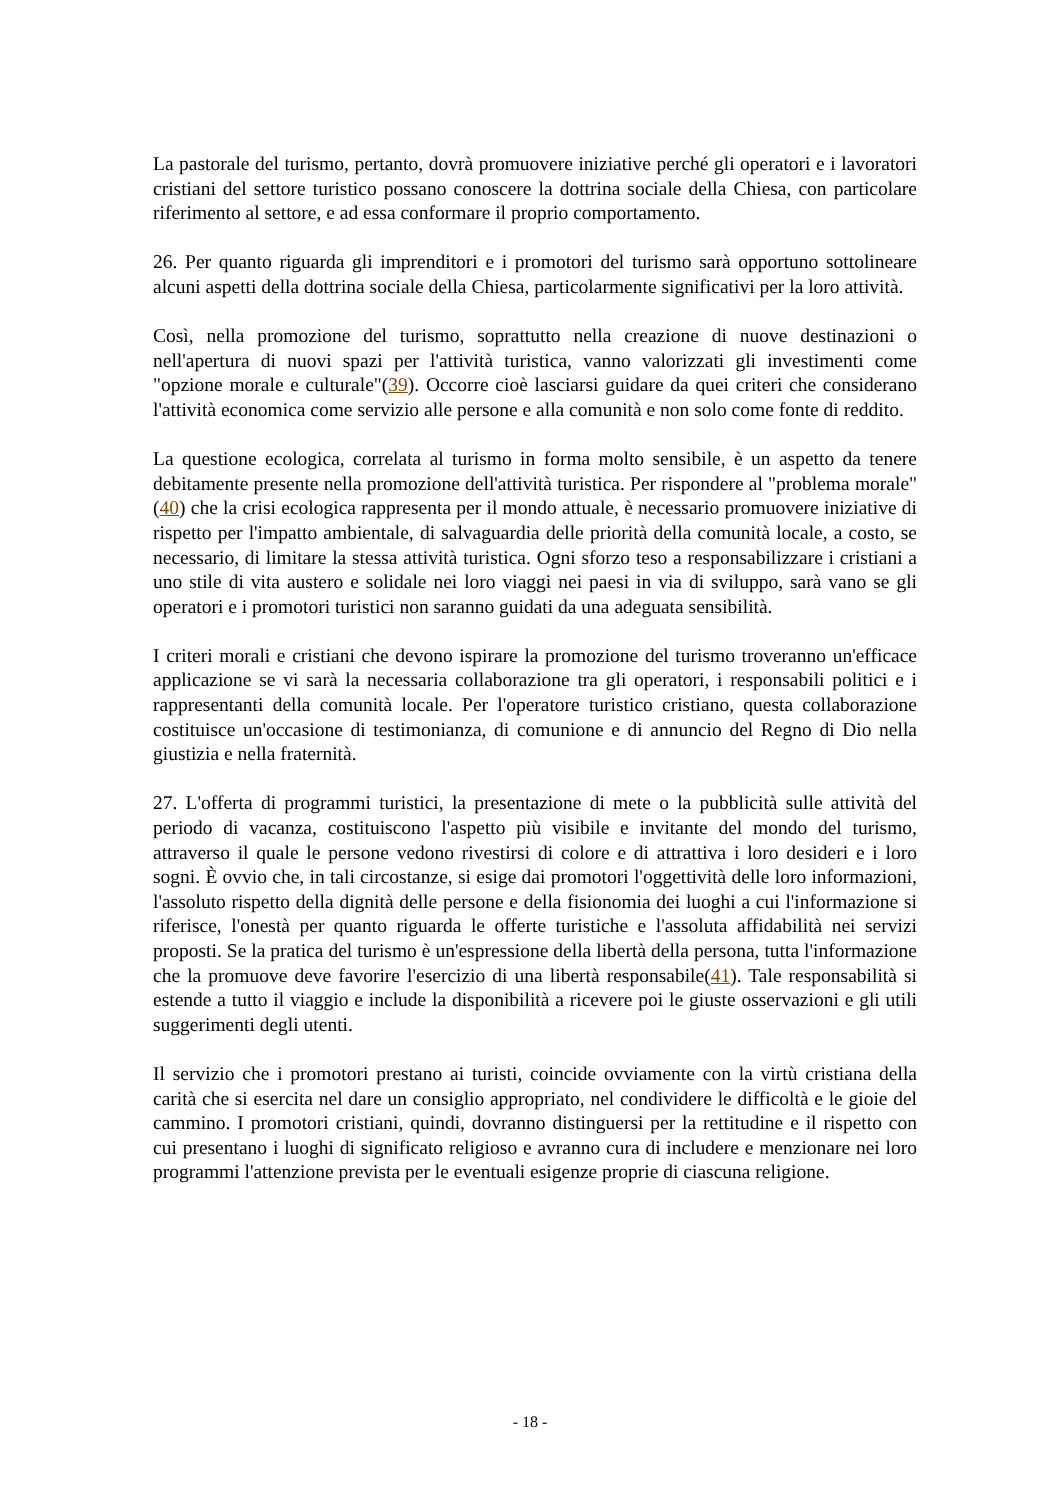La pastorale del turismo, pertanto, dovrà promuovere iniziative perché gli operatori e i lavoratori cristiani del settore turistico possano conoscere la dottrina sociale della Chiesa, con particolare riferimento al settore, e ad essa conformare il proprio comportamento.
26. Per quanto riguarda gli imprenditori e i promotori del turismo sarà opportuno sottolineare alcuni aspetti della dottrina sociale della Chiesa, particolarmente significativi per la loro attività.
Così, nella promozione del turismo, soprattutto nella creazione di nuove destinazioni o nell'apertura di nuovi spazi per l'attività turistica, vanno valorizzati gli investimenti come "opzione morale e culturale"(39). Occorre cioè lasciarsi guidare da quei criteri che considerano l'attività economica come servizio alle persone e alla comunità e non solo come fonte di reddito.
La questione ecologica, correlata al turismo in forma molto sensibile, è un aspetto da tenere debitamente presente nella promozione dell'attività turistica. Per rispondere al "problema morale"(40) che la crisi ecologica rappresenta per il mondo attuale, è necessario promuovere iniziative di rispetto per l'impatto ambientale, di salvaguardia delle priorità della comunità locale, a costo, se necessario, di limitare la stessa attività turistica. Ogni sforzo teso a responsabilizzare i cristiani a uno stile di vita austero e solidale nei loro viaggi nei paesi in via di sviluppo, sarà vano se gli operatori e i promotori turistici non saranno guidati da una adeguata sensibilità.
I criteri morali e cristiani che devono ispirare la promozione del turismo troveranno un'efficace applicazione se vi sarà la necessaria collaborazione tra gli operatori, i responsabili politici e i rappresentanti della comunità locale. Per l'operatore turistico cristiano, questa collaborazione costituisce un'occasione di testimonianza, di comunione e di annuncio del Regno di Dio nella giustizia e nella fraternità.
27. L'offerta di programmi turistici, la presentazione di mete o la pubblicità sulle attività del periodo di vacanza, costituiscono l'aspetto più visibile e invitante del mondo del turismo, attraverso il quale le persone vedono rivestirsi di colore e di attrattiva i loro desideri e i loro sogni. È ovvio che, in tali circostanze, si esige dai promotori l'oggettività delle loro informazioni, l'assoluto rispetto della dignità delle persone e della fisionomia dei luoghi a cui l'informazione si riferisce, l'onestà per quanto riguarda le offerte turistiche e l'assoluta affidabilità nei servizi proposti. Se la pratica del turismo è un'espressione della libertà della persona, tutta l'informazione che la promuove deve favorire l'esercizio di una libertà responsabile(41). Tale responsabilità si estende a tutto il viaggio e include la disponibilità a ricevere poi le giuste osservazioni e gli utili suggerimenti degli utenti.
Il servizio che i promotori prestano ai turisti, coincide ovviamente con la virtù cristiana della carità che si esercita nel dare un consiglio appropriato, nel condividere le difficoltà e le gioie del cammino. I promotori cristiani, quindi, dovranno distinguersi per la rettitudine e il rispetto con cui presentano i luoghi di significato religioso e avranno cura di includere e menzionare nei loro programmi l'attenzione prevista per le eventuali esigenze proprie di ciascuna religione.
- 18 -